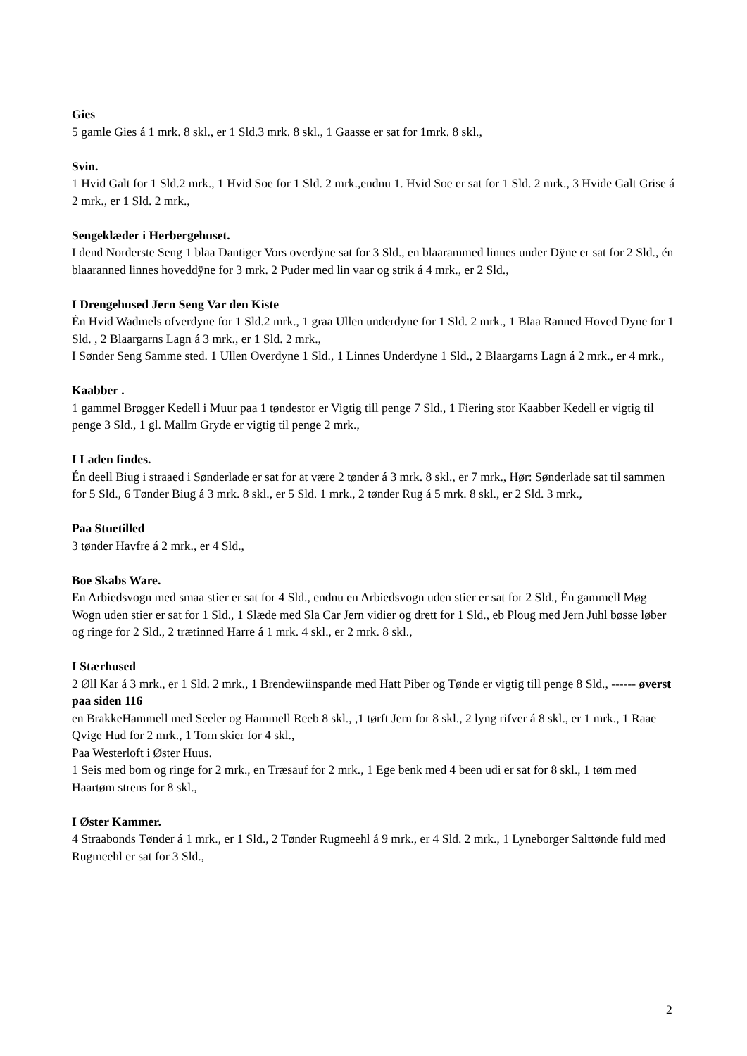Gies
5 gamle Gies á 1 mrk. 8 skl., er 1 Sld.3 mrk. 8 skl., 1 Gaasse er sat for 1mrk. 8 skl.,
Svin.
1 Hvid Galt for 1 Sld.2 mrk., 1 Hvid Soe for 1 Sld. 2 mrk.,endnu 1. Hvid Soe er sat for 1 Sld. 2 mrk., 3 Hvide Galt Grise á 2 mrk., er 1 Sld. 2 mrk.,
Sengeklæder i Herbergehuset.
I dend Norderste Seng 1 blaa Dantiger Vors overdÿne sat for 3 Sld., en blaarammed linnes under Dÿne er sat for 2 Sld., én blaaranned linnes hoveddÿne for 3 mrk. 2 Puder med lin vaar og strik á 4 mrk., er 2 Sld.,
I Drengehused Jern Seng Var den Kiste
Én Hvid Wadmels ofverdyne for 1 Sld.2 mrk., 1 graa Ullen underdyne for 1 Sld. 2 mrk., 1 Blaa Ranned Hoved Dyne for 1 Sld. , 2 Blaargarns Lagn á 3 mrk., er 1 Sld. 2 mrk.,
I Sønder Seng Samme sted. 1 Ullen Overdyne 1 Sld., 1 Linnes Underdyne 1 Sld., 2 Blaargarns Lagn á 2 mrk., er 4 mrk.,
Kaabber .
1 gammel Brøgger Kedell i Muur paa 1 tøndestor er Vigtig till penge 7 Sld., 1 Fiering stor Kaabber Kedell er vigtig til penge 3 Sld., 1 gl. Mallm Gryde er vigtig til penge 2 mrk.,
I Laden findes.
Én deell Biug i straaed i Sønderlade er sat for at være 2 tønder á 3 mrk. 8 skl., er 7 mrk., Hør: Sønderlade sat til sammen for 5 Sld., 6 Tønder Biug á 3 mrk. 8 skl., er 5 Sld. 1 mrk., 2 tønder Rug á 5 mrk. 8 skl., er 2 Sld. 3 mrk.,
Paa Stuetilled
3 tønder Havfre á 2 mrk., er 4 Sld.,
Boe Skabs Ware.
En Arbiedsvogn med smaa stier er sat for 4 Sld., endnu en Arbiedsvogn uden stier er sat for 2 Sld., Én gammell Møg Wogn uden stier er sat for 1 Sld., 1 Slæde med Sla Car Jern vidier og drett for 1 Sld., eb Ploug med Jern Juhl bøsse løber og ringe for 2 Sld., 2 trætinned Harre á 1 mrk. 4 skl., er 2 mrk. 8 skl.,
I Stærhused
2 Øll Kar á 3 mrk., er 1 Sld. 2 mrk., 1 Brendewiinspande med Hatt Piber og Tønde er vigtig till penge 8 Sld., ------ øverst paa siden 116
en BrakkeHammell med Seeler og Hammell Reeb 8 skl., ,1 tørft Jern for 8 skl., 2 lyng rifver á 8 skl., er 1 mrk., 1 Raae Qvige Hud for 2 mrk., 1 Torn skier for 4 skl.,
Paa Westerloft i Øster Huus.
1 Seis med bom og ringe for 2 mrk., en Træsauf for 2 mrk., 1 Ege benk med 4 been udi er sat for 8 skl., 1 tøm med Haartøm strens for 8 skl.,
I Øster Kammer.
4 Straabonds Tønder á 1 mrk., er 1 Sld., 2 Tønder Rugmeehl á 9 mrk., er 4 Sld. 2 mrk., 1 Lyneborger Salttønde fuld med Rugmeehl er sat for 3 Sld.,
2